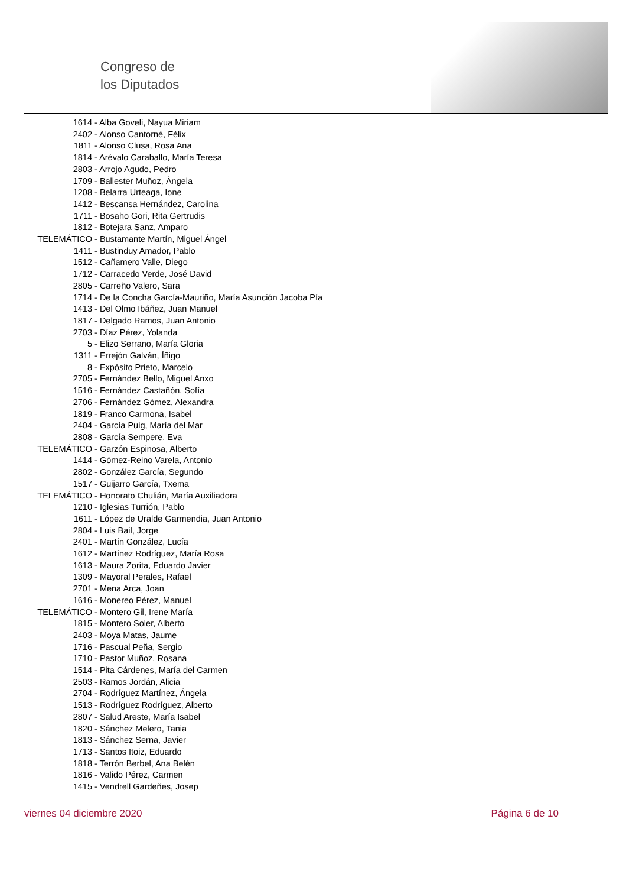Congreso de
los Diputados
1614 - Alba Goveli, Nayua Miriam
2402 - Alonso Cantorné, Félix
1811 - Alonso Clusa, Rosa Ana
1814 - Arévalo Caraballo, María Teresa
2803 - Arrojo Agudo, Pedro
1709 - Ballester Muñoz, Àngela
1208 - Belarra Urteaga, Ione
1412 - Bescansa Hernández, Carolina
1711 - Bosaho Gori, Rita Gertrudis
1812 - Botejara Sanz, Amparo
TELEMÁTICO - Bustamante Martín, Miguel Ángel
1411 - Bustinduy Amador, Pablo
1512 - Cañamero Valle, Diego
1712 - Carracedo Verde, José David
2805 - Carreño Valero, Sara
1714 - De la Concha García-Mauriño, María Asunción Jacoba Pía
1413 - Del Olmo Ibáñez, Juan Manuel
1817 - Delgado Ramos, Juan Antonio
2703 - Díaz Pérez, Yolanda
5 - Elizo Serrano, María Gloria
1311 - Errejón Galván, Íñigo
8 - Expósito Prieto, Marcelo
2705 - Fernández Bello, Miguel Anxo
1516 - Fernández Castañón, Sofía
2706 - Fernández Gómez, Alexandra
1819 - Franco Carmona, Isabel
2404 - García Puig, María del Mar
2808 - García Sempere, Eva
TELEMÁTICO - Garzón Espinosa, Alberto
1414 - Gómez-Reino Varela, Antonio
2802 - González García, Segundo
1517 - Guijarro García, Txema
TELEMÁTICO - Honorato Chulián, María Auxiliadora
1210 - Iglesias Turrión, Pablo
1611 - López de Uralde Garmendia, Juan Antonio
2804 - Luis Bail, Jorge
2401 - Martín González, Lucía
1612 - Martínez Rodríguez, María Rosa
1613 - Maura Zorita, Eduardo Javier
1309 - Mayoral Perales, Rafael
2701 - Mena Arca, Joan
1616 - Monereo Pérez, Manuel
TELEMÁTICO - Montero Gil, Irene María
1815 - Montero Soler, Alberto
2403 - Moya Matas, Jaume
1716 - Pascual Peña, Sergio
1710 - Pastor Muñoz, Rosana
1514 - Pita Cárdenes, María del Carmen
2503 - Ramos Jordán, Alicia
2704 - Rodríguez Martínez, Ángela
1513 - Rodríguez Rodríguez, Alberto
2807 - Salud Areste, María Isabel
1820 - Sánchez Melero, Tania
1813 - Sánchez Serna, Javier
1713 - Santos Itoiz, Eduardo
1818 - Terrón Berbel, Ana Belén
1816 - Valido Pérez, Carmen
1415 - Vendrell Gardeñes, Josep
viernes 04 diciembre 2020 Página 6 de 10